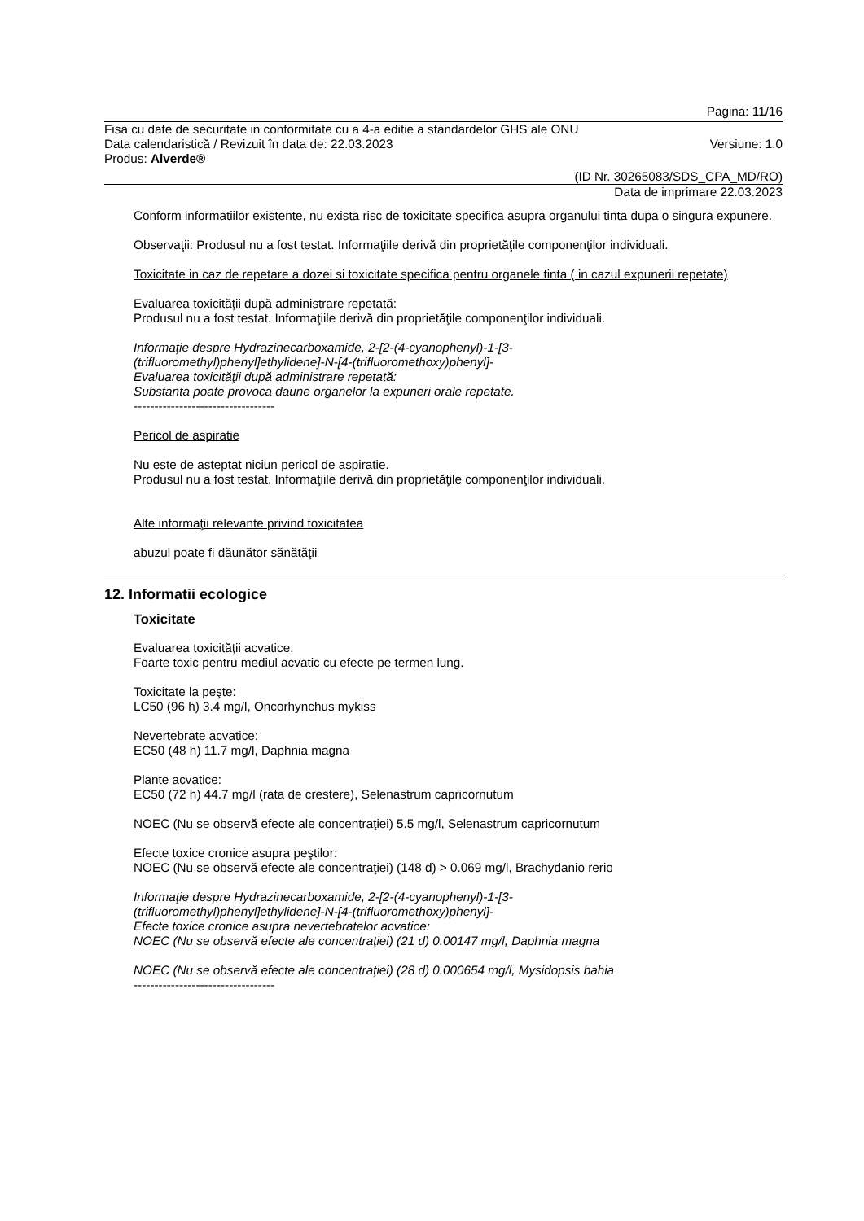Pagina: 11/16
Fisa cu date de securitate in conformitate cu a 4-a editie a standardelor GHS ale ONU
Data calendaristică / Revizuit în data de: 22.03.2023 Versiune: 1.0
Produs: Alverde®
(ID Nr. 30265083/SDS_CPA_MD/RO)
Data de imprimare 22.03.2023
Conform informatiilor existente, nu exista risc de toxicitate specifica asupra organului tinta dupa o singura expunere.
Observaţii: Produsul nu a fost testat. Informaţiile derivă din proprietăţile componenţilor individuali.
Toxicitate in caz de repetare a dozei si toxicitate specifica pentru organele tinta ( in cazul expunerii repetate)
Evaluarea toxicităţii după administrare repetată:
Produsul nu a fost testat. Informaţiile derivă din proprietăţile componenţilor individuali.
Informaţie despre Hydrazinecarboxamide, 2-[2-(4-cyanophenyl)-1-[3-
(trifluoromethyl)phenyl]ethylidene]-N-[4-(trifluoromethoxy)phenyl]-
Evaluarea toxicităţii după administrare repetată:
Substanta poate provoca daune organelor la expuneri orale repetate.
----------------------------------
Pericol de aspiratie
Nu este de asteptat niciun pericol de aspiratie.
Produsul nu a fost testat. Informaţiile derivă din proprietăţile componenţilor individuali.
Alte informaţii relevante privind toxicitatea
abuzul poate fi dăunător sănătăţii
12. Informatii ecologice
Toxicitate
Evaluarea toxicităţii acvatice:
Foarte toxic pentru mediul acvatic cu efecte pe termen lung.
Toxicitate la peşte:
LC50 (96 h) 3.4 mg/l, Oncorhynchus mykiss
Nevertebrate acvatice:
EC50 (48 h) 11.7 mg/l, Daphnia magna
Plante acvatice:
EC50 (72 h) 44.7 mg/l (rata de crestere), Selenastrum capricornutum
NOEC (Nu se observă efecte ale concentraţiei) 5.5 mg/l, Selenastrum capricornutum
Efecte toxice cronice asupra peştilor:
NOEC (Nu se observă efecte ale concentraţiei) (148 d) > 0.069 mg/l, Brachydanio rerio
Informaţie despre Hydrazinecarboxamide, 2-[2-(4-cyanophenyl)-1-[3-
(trifluoromethyl)phenyl]ethylidene]-N-[4-(trifluoromethoxy)phenyl]-
Efecte toxice cronice asupra nevertebratelor acvatice:
NOEC (Nu se observă efecte ale concentraţiei) (21 d) 0.00147 mg/l, Daphnia magna
NOEC (Nu se observă efecte ale concentraţiei) (28 d) 0.000654 mg/l, Mysidopsis bahia
----------------------------------